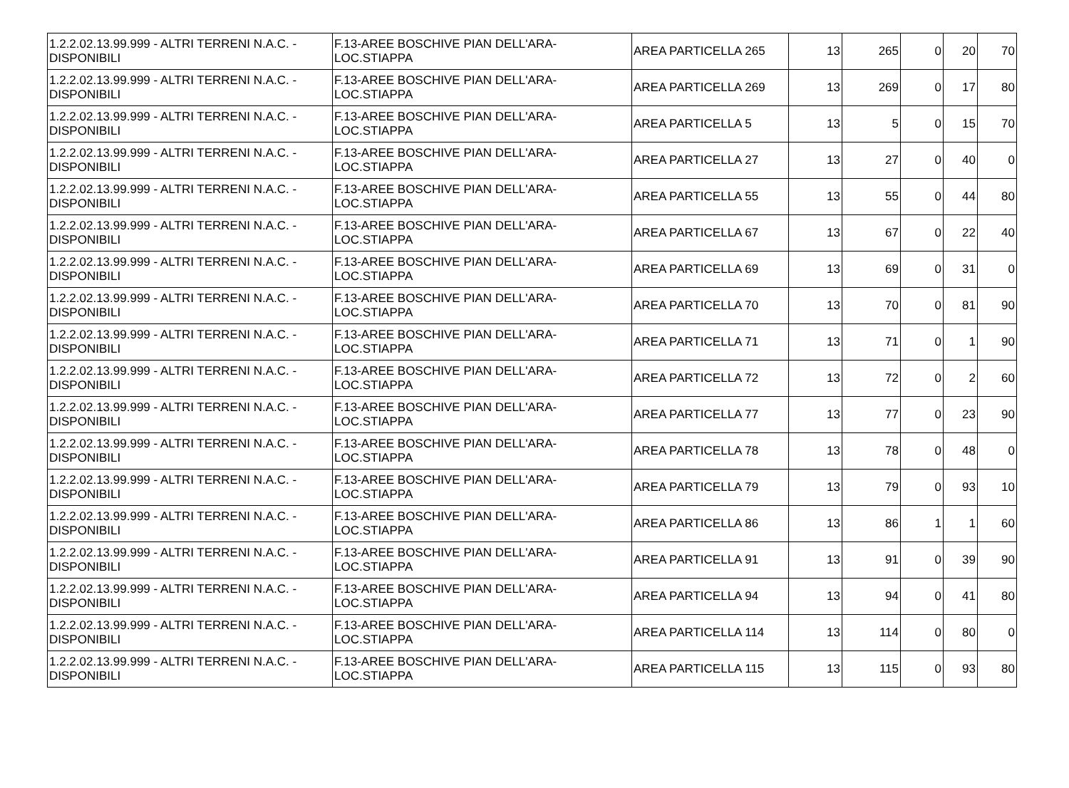| 1.2.2.02.13.99.999 - ALTRI TERRENI N.A.C. - DISPONIBILI | F.13-AREE BOSCHIVE PIAN DELL'ARA-LOC.STIAPPA | AREA PARTICELLA 265 | 13 | 265 | 0 | 20 | 70 |
| 1.2.2.02.13.99.999 - ALTRI TERRENI N.A.C. - DISPONIBILI | F.13-AREE BOSCHIVE PIAN DELL'ARA-LOC.STIAPPA | AREA PARTICELLA 269 | 13 | 269 | 0 | 17 | 80 |
| 1.2.2.02.13.99.999 - ALTRI TERRENI N.A.C. - DISPONIBILI | F.13-AREE BOSCHIVE PIAN DELL'ARA-LOC.STIAPPA | AREA PARTICELLA 5 | 13 | 5 | 0 | 15 | 70 |
| 1.2.2.02.13.99.999 - ALTRI TERRENI N.A.C. - DISPONIBILI | F.13-AREE BOSCHIVE PIAN DELL'ARA-LOC.STIAPPA | AREA PARTICELLA 27 | 13 | 27 | 0 | 40 | 0 |
| 1.2.2.02.13.99.999 - ALTRI TERRENI N.A.C. - DISPONIBILI | F.13-AREE BOSCHIVE PIAN DELL'ARA-LOC.STIAPPA | AREA PARTICELLA 55 | 13 | 55 | 0 | 44 | 80 |
| 1.2.2.02.13.99.999 - ALTRI TERRENI N.A.C. - DISPONIBILI | F.13-AREE BOSCHIVE PIAN DELL'ARA-LOC.STIAPPA | AREA PARTICELLA 67 | 13 | 67 | 0 | 22 | 40 |
| 1.2.2.02.13.99.999 - ALTRI TERRENI N.A.C. - DISPONIBILI | F.13-AREE BOSCHIVE PIAN DELL'ARA-LOC.STIAPPA | AREA PARTICELLA 69 | 13 | 69 | 0 | 31 | 0 |
| 1.2.2.02.13.99.999 - ALTRI TERRENI N.A.C. - DISPONIBILI | F.13-AREE BOSCHIVE PIAN DELL'ARA-LOC.STIAPPA | AREA PARTICELLA 70 | 13 | 70 | 0 | 81 | 90 |
| 1.2.2.02.13.99.999 - ALTRI TERRENI N.A.C. - DISPONIBILI | F.13-AREE BOSCHIVE PIAN DELL'ARA-LOC.STIAPPA | AREA PARTICELLA 71 | 13 | 71 | 0 | 1 | 90 |
| 1.2.2.02.13.99.999 - ALTRI TERRENI N.A.C. - DISPONIBILI | F.13-AREE BOSCHIVE PIAN DELL'ARA-LOC.STIAPPA | AREA PARTICELLA 72 | 13 | 72 | 0 | 2 | 60 |
| 1.2.2.02.13.99.999 - ALTRI TERRENI N.A.C. - DISPONIBILI | F.13-AREE BOSCHIVE PIAN DELL'ARA-LOC.STIAPPA | AREA PARTICELLA 77 | 13 | 77 | 0 | 23 | 90 |
| 1.2.2.02.13.99.999 - ALTRI TERRENI N.A.C. - DISPONIBILI | F.13-AREE BOSCHIVE PIAN DELL'ARA-LOC.STIAPPA | AREA PARTICELLA 78 | 13 | 78 | 0 | 48 | 0 |
| 1.2.2.02.13.99.999 - ALTRI TERRENI N.A.C. - DISPONIBILI | F.13-AREE BOSCHIVE PIAN DELL'ARA-LOC.STIAPPA | AREA PARTICELLA 79 | 13 | 79 | 0 | 93 | 10 |
| 1.2.2.02.13.99.999 - ALTRI TERRENI N.A.C. - DISPONIBILI | F.13-AREE BOSCHIVE PIAN DELL'ARA-LOC.STIAPPA | AREA PARTICELLA 86 | 13 | 86 | 1 | 1 | 60 |
| 1.2.2.02.13.99.999 - ALTRI TERRENI N.A.C. - DISPONIBILI | F.13-AREE BOSCHIVE PIAN DELL'ARA-LOC.STIAPPA | AREA PARTICELLA 91 | 13 | 91 | 0 | 39 | 90 |
| 1.2.2.02.13.99.999 - ALTRI TERRENI N.A.C. - DISPONIBILI | F.13-AREE BOSCHIVE PIAN DELL'ARA-LOC.STIAPPA | AREA PARTICELLA 94 | 13 | 94 | 0 | 41 | 80 |
| 1.2.2.02.13.99.999 - ALTRI TERRENI N.A.C. - DISPONIBILI | F.13-AREE BOSCHIVE PIAN DELL'ARA-LOC.STIAPPA | AREA PARTICELLA 114 | 13 | 114 | 0 | 80 | 0 |
| 1.2.2.02.13.99.999 - ALTRI TERRENI N.A.C. - DISPONIBILI | F.13-AREE BOSCHIVE PIAN DELL'ARA-LOC.STIAPPA | AREA PARTICELLA 115 | 13 | 115 | 0 | 93 | 80 |